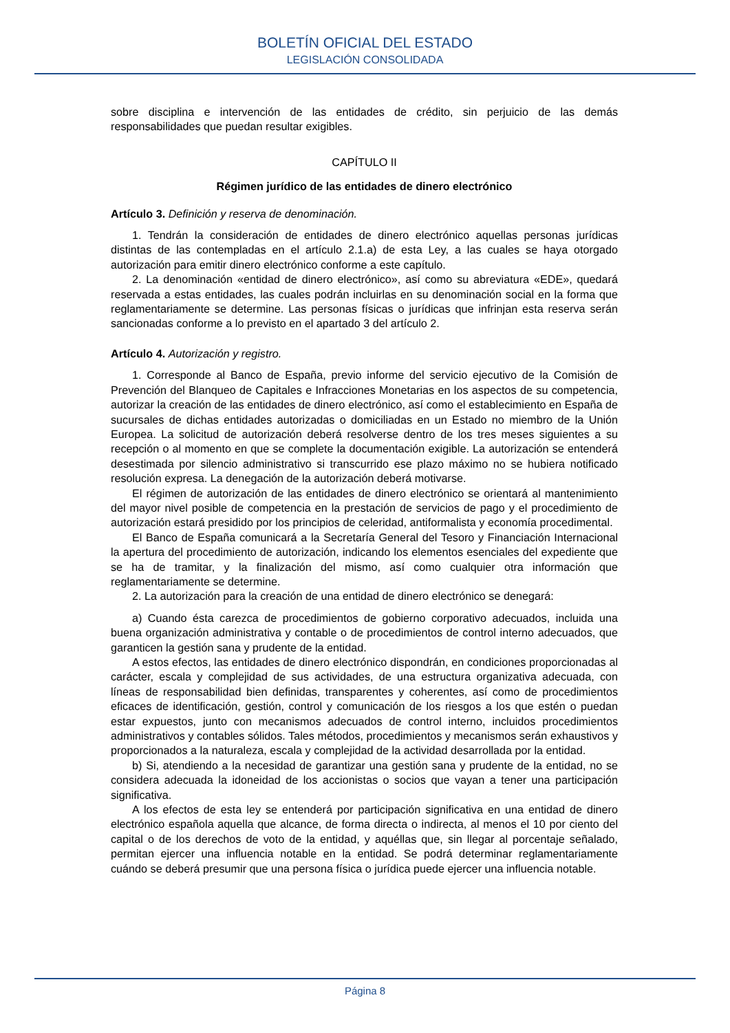BOLETÍN OFICIAL DEL ESTADO
LEGISLACIÓN CONSOLIDADA
sobre disciplina e intervención de las entidades de crédito, sin perjuicio de las demás responsabilidades que puedan resultar exigibles.
CAPÍTULO II
Régimen jurídico de las entidades de dinero electrónico
Artículo 3. Definición y reserva de denominación.
1. Tendrán la consideración de entidades de dinero electrónico aquellas personas jurídicas distintas de las contempladas en el artículo 2.1.a) de esta Ley, a las cuales se haya otorgado autorización para emitir dinero electrónico conforme a este capítulo.
2. La denominación «entidad de dinero electrónico», así como su abreviatura «EDE», quedará reservada a estas entidades, las cuales podrán incluirlas en su denominación social en la forma que reglamentariamente se determine. Las personas físicas o jurídicas que infrinjan esta reserva serán sancionadas conforme a lo previsto en el apartado 3 del artículo 2.
Artículo 4. Autorización y registro.
1. Corresponde al Banco de España, previo informe del servicio ejecutivo de la Comisión de Prevención del Blanqueo de Capitales e Infracciones Monetarias en los aspectos de su competencia, autorizar la creación de las entidades de dinero electrónico, así como el establecimiento en España de sucursales de dichas entidades autorizadas o domiciliadas en un Estado no miembro de la Unión Europea. La solicitud de autorización deberá resolverse dentro de los tres meses siguientes a su recepción o al momento en que se complete la documentación exigible. La autorización se entenderá desestimada por silencio administrativo si transcurrido ese plazo máximo no se hubiera notificado resolución expresa. La denegación de la autorización deberá motivarse.
El régimen de autorización de las entidades de dinero electrónico se orientará al mantenimiento del mayor nivel posible de competencia en la prestación de servicios de pago y el procedimiento de autorización estará presidido por los principios de celeridad, antiformalista y economía procedimental.
El Banco de España comunicará a la Secretaría General del Tesoro y Financiación Internacional la apertura del procedimiento de autorización, indicando los elementos esenciales del expediente que se ha de tramitar, y la finalización del mismo, así como cualquier otra información que reglamentariamente se determine.
2. La autorización para la creación de una entidad de dinero electrónico se denegará:
a) Cuando ésta carezca de procedimientos de gobierno corporativo adecuados, incluida una buena organización administrativa y contable o de procedimientos de control interno adecuados, que garanticen la gestión sana y prudente de la entidad.
A estos efectos, las entidades de dinero electrónico dispondrán, en condiciones proporcionadas al carácter, escala y complejidad de sus actividades, de una estructura organizativa adecuada, con líneas de responsabilidad bien definidas, transparentes y coherentes, así como de procedimientos eficaces de identificación, gestión, control y comunicación de los riesgos a los que estén o puedan estar expuestos, junto con mecanismos adecuados de control interno, incluidos procedimientos administrativos y contables sólidos. Tales métodos, procedimientos y mecanismos serán exhaustivos y proporcionados a la naturaleza, escala y complejidad de la actividad desarrollada por la entidad.
b) Si, atendiendo a la necesidad de garantizar una gestión sana y prudente de la entidad, no se considera adecuada la idoneidad de los accionistas o socios que vayan a tener una participación significativa.
A los efectos de esta ley se entenderá por participación significativa en una entidad de dinero electrónico española aquella que alcance, de forma directa o indirecta, al menos el 10 por ciento del capital o de los derechos de voto de la entidad, y aquéllas que, sin llegar al porcentaje señalado, permitan ejercer una influencia notable en la entidad. Se podrá determinar reglamentariamente cuándo se deberá presumir que una persona física o jurídica puede ejercer una influencia notable.
Página 8